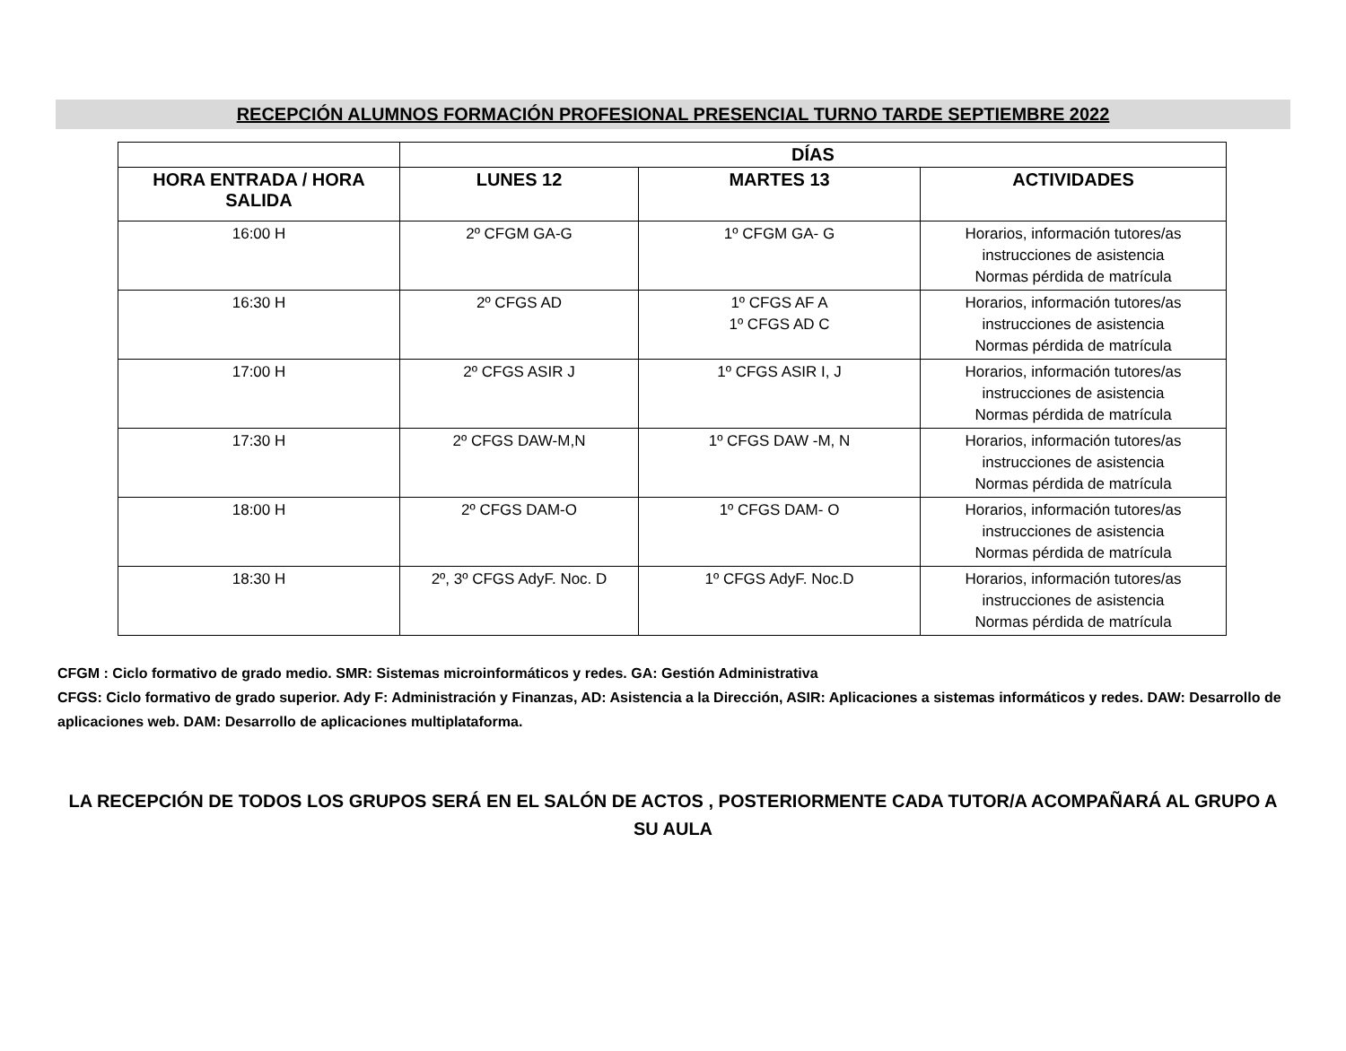RECEPCIÓN ALUMNOS FORMACIÓN PROFESIONAL PRESENCIAL TURNO TARDE SEPTIEMBRE 2022
| | DÍAS | | |
| --- | --- | --- | --- |
| HORA ENTRADA / HORA SALIDA | LUNES 12 | MARTES 13 | ACTIVIDADES |
| 16:00 H | 2º CFGM GA-G | 1º CFGM GA- G | Horarios, información tutores/as instrucciones de asistencia Normas pérdida de matrícula |
| 16:30 H | 2º CFGS AD | 1º CFGS AF A 1º CFGS AD C | Horarios, información tutores/as instrucciones de asistencia Normas pérdida de matrícula |
| 17:00 H | 2º CFGS ASIR J | 1º CFGS ASIR I, J | Horarios, información tutores/as instrucciones de asistencia Normas pérdida de matrícula |
| 17:30 H | 2º CFGS DAW-M,N | 1º CFGS DAW -M, N | Horarios, información tutores/as instrucciones de asistencia Normas pérdida de matrícula |
| 18:00 H | 2º CFGS DAM-O | 1º CFGS DAM- O | Horarios, información tutores/as instrucciones de asistencia Normas pérdida de matrícula |
| 18:30 H | 2º, 3º CFGS AdyF. Noc. D | 1º CFGS AdyF. Noc.D | Horarios, información tutores/as instrucciones de asistencia Normas pérdida de matrícula |
CFGM : Ciclo formativo de grado medio. SMR: Sistemas microinformáticos y redes. GA: Gestión Administrativa
CFGS: Ciclo formativo de grado superior. Ady F: Administración y Finanzas, AD: Asistencia a la Dirección, ASIR: Aplicaciones a sistemas informáticos y redes. DAW: Desarrollo de aplicaciones web. DAM: Desarrollo de aplicaciones multiplataforma.
LA RECEPCIÓN DE TODOS LOS GRUPOS SERÁ EN EL SALÓN DE ACTOS , POSTERIORMENTE CADA TUTOR/A ACOMPAÑARÁ AL GRUPO A SU AULA